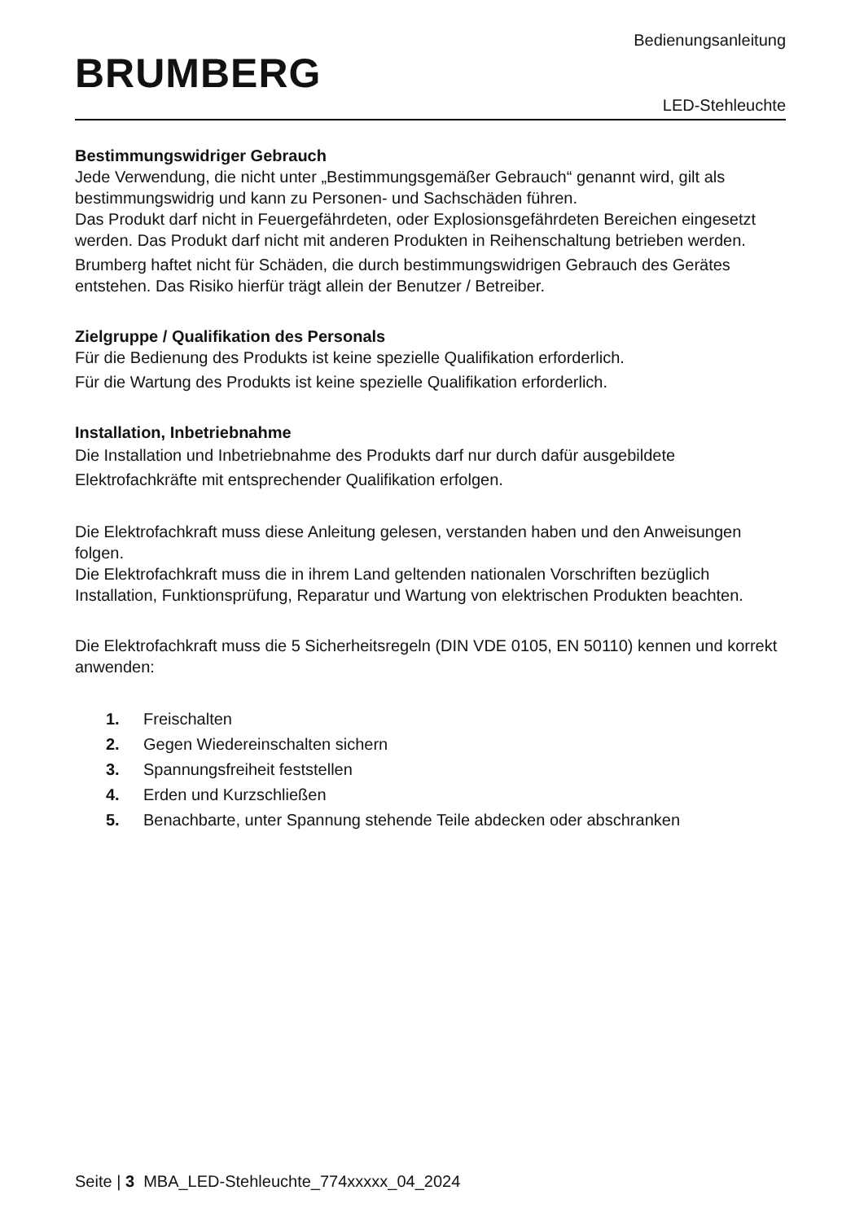BRUMBERG
Bedienungsanleitung
LED-Stehleuchte
Bestimmungswidriger Gebrauch
Jede Verwendung, die nicht unter „Bestimmungsgemäßer Gebrauch“ genannt wird, gilt als bestimmungswidrig und kann zu Personen- und Sachschäden führen.
Das Produkt darf nicht in Feuergefährdeten, oder Explosionsgefährdeten Bereichen eingesetzt werden. Das Produkt darf nicht mit anderen Produkten in Reihenschaltung betrieben werden.
Brumberg haftet nicht für Schäden, die durch bestimmungswidrigen Gebrauch des Gerätes entstehen. Das Risiko hierfür trägt allein der Benutzer / Betreiber.
Zielgruppe / Qualifikation des Personals
Für die Bedienung des Produkts ist keine spezielle Qualifikation erforderlich.
Für die Wartung des Produkts ist keine spezielle Qualifikation erforderlich.
Installation, Inbetriebnahme
Die Installation und Inbetriebnahme des Produkts darf nur durch dafür ausgebildete Elektrofachkräfte mit entsprechender Qualifikation erfolgen.
Die Elektrofachkraft muss diese Anleitung gelesen, verstanden haben und den Anweisungen folgen.
Die Elektrofachkraft muss die in ihrem Land geltenden nationalen Vorschriften bezüglich Installation, Funktionsprüfung, Reparatur und Wartung von elektrischen Produkten beachten.
Die Elektrofachkraft muss die 5 Sicherheitsregeln (DIN VDE 0105, EN 50110) kennen und korrekt anwenden:
1. Freischalten
2. Gegen Wiedereinschalten sichern
3. Spannungsfreiheit feststellen
4. Erden und Kurzschließen
5. Benachbarte, unter Spannung stehende Teile abdecken oder abschranken
Seite | 3 MBA_LED-Stehleuchte_774xxxxx_04_2024